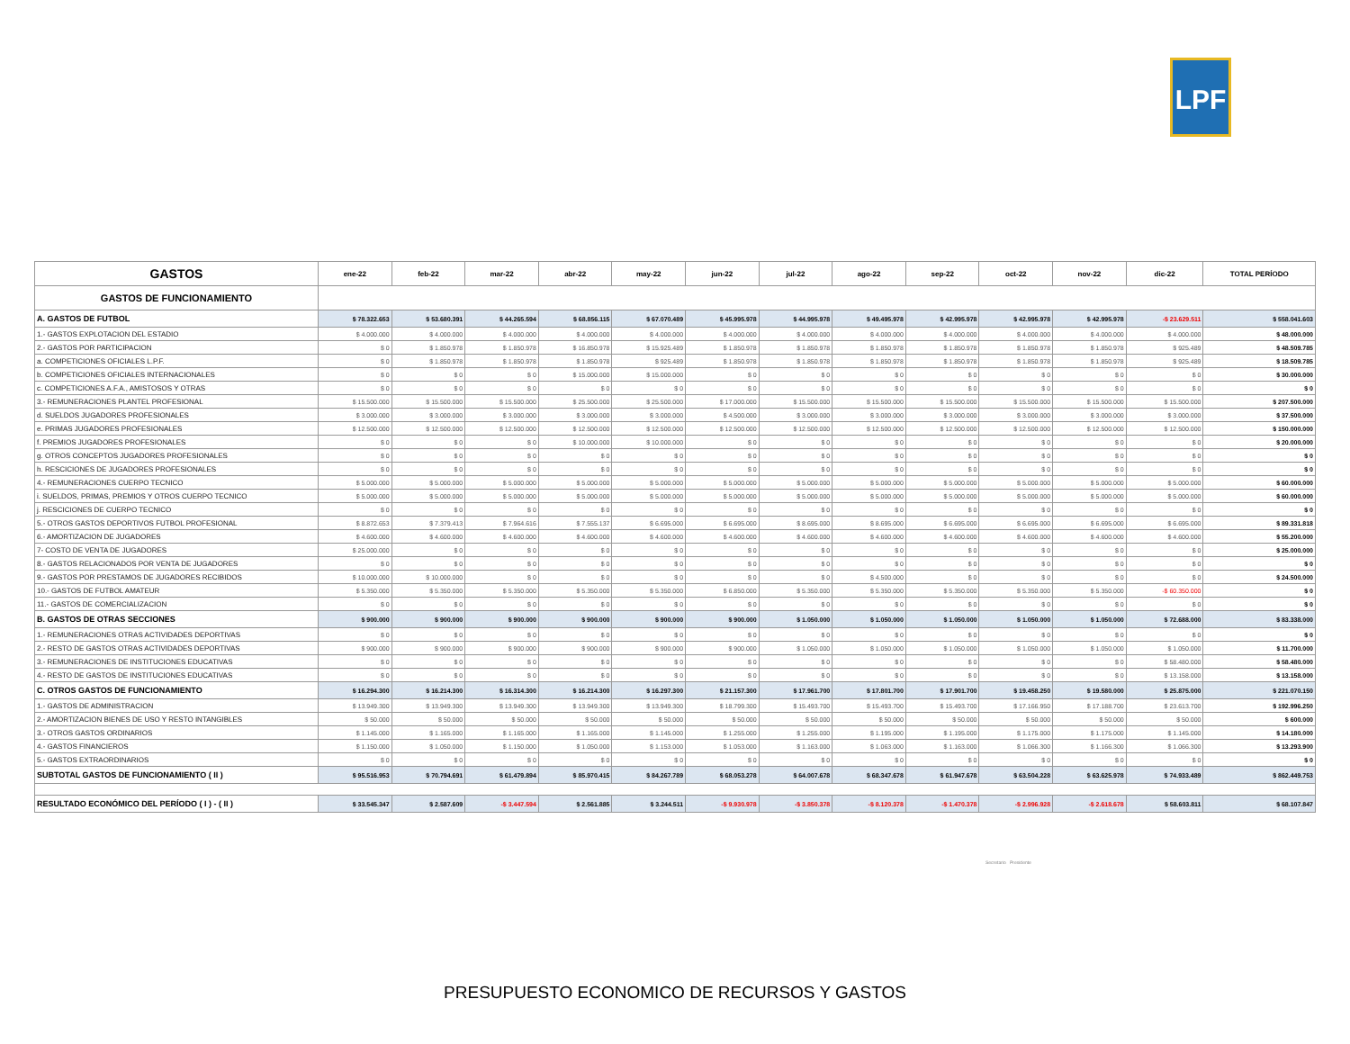LPF
| GASTOS | ene-22 | feb-22 | mar-22 | abr-22 | may-22 | jun-22 | jul-22 | ago-22 | sep-22 | oct-22 | nov-22 | dic-22 | TOTAL PERÍODO |
| --- | --- | --- | --- | --- | --- | --- | --- | --- | --- | --- | --- | --- | --- |
| GASTOS DE FUNCIONAMIENTO | | | | | | | | | | | | | |
| A. GASTOS DE FUTBOL | $ 78.322.653 | $ 53.680.391 | $ 44.265.594 | $ 68.856.115 | $ 67.070.489 | $ 45.995.978 | $ 44.995.978 | $ 49.495.978 | $ 42.995.978 | $ 42.995.978 | $ 42.995.978 | -$ 23.629.511 | $ 558.041.603 |
| 1.- GASTOS EXPLOTACION DEL ESTADIO | $ 4.000.000 | $ 4.000.000 | $ 4.000.000 | $ 4.000.000 | $ 4.000.000 | $ 4.000.000 | $ 4.000.000 | $ 4.000.000 | $ 4.000.000 | $ 4.000.000 | $ 4.000.000 | $ 4.000.000 | $ 48.000.000 |
| 2.- GASTOS POR PARTICIPACION | $ 0 | $ 1.850.978 | $ 1.850.978 | $ 16.850.978 | $ 15.925.489 | $ 1.850.978 | $ 1.850.978 | $ 1.850.978 | $ 1.850.978 | $ 1.850.978 | $ 1.850.978 | $ 925.489 | $ 48.509.785 |
| a. COMPETICIONES OFICIALES L.P.F. | $ 0 | $ 1.850.978 | $ 1.850.978 | $ 1.850.978 | $ 925.489 | $ 1.850.978 | $ 1.850.978 | $ 1.850.978 | $ 1.850.978 | $ 1.850.978 | $ 1.850.978 | $ 925.489 | $ 18.509.785 |
| b. COMPETICIONES OFICIALES INTERNACIONALES | $ 0 | $ 0 | $ 0 | $ 15.000.000 | $ 15.000.000 | $ 0 | $ 0 | $ 0 | $ 0 | $ 0 | $ 0 | $ 0 | $ 30.000.000 |
| c. COMPETICIONES A.F.A., AMISTOSOS Y OTRAS | $ 0 | $ 0 | $ 0 | $ 0 | $ 0 | $ 0 | $ 0 | $ 0 | $ 0 | $ 0 | $ 0 | $ 0 | $ 0 |
| 3.- REMUNERACIONES PLANTEL PROFESIONAL | $ 15.500.000 | $ 15.500.000 | $ 15.500.000 | $ 25.500.000 | $ 25.500.000 | $ 17.000.000 | $ 15.500.000 | $ 15.500.000 | $ 15.500.000 | $ 15.500.000 | $ 15.500.000 | $ 15.500.000 | $ 207.500.000 |
| d. SUELDOS JUGADORES PROFESIONALES | $ 3.000.000 | $ 3.000.000 | $ 3.000.000 | $ 3.000.000 | $ 3.000.000 | $ 4.500.000 | $ 3.000.000 | $ 3.000.000 | $ 3.000.000 | $ 3.000.000 | $ 3.000.000 | $ 3.000.000 | $ 37.500.000 |
| e. PRIMAS JUGADORES PROFESIONALES | $ 12.500.000 | $ 12.500.000 | $ 12.500.000 | $ 12.500.000 | $ 12.500.000 | $ 12.500.000 | $ 12.500.000 | $ 12.500.000 | $ 12.500.000 | $ 12.500.000 | $ 12.500.000 | $ 12.500.000 | $ 150.000.000 |
| f. PREMIOS JUGADORES PROFESIONALES | $ 0 | $ 0 | $ 0 | $ 10.000.000 | $ 10.000.000 | $ 0 | $ 0 | $ 0 | $ 0 | $ 0 | $ 0 | $ 0 | $ 20.000.000 |
| g. OTROS CONCEPTOS JUGADORES PROFESIONALES | $ 0 | $ 0 | $ 0 | $ 0 | $ 0 | $ 0 | $ 0 | $ 0 | $ 0 | $ 0 | $ 0 | $ 0 | $ 0 |
| h. RESCICIONES DE JUGADORES PROFESIONALES | $ 0 | $ 0 | $ 0 | $ 0 | $ 0 | $ 0 | $ 0 | $ 0 | $ 0 | $ 0 | $ 0 | $ 0 | $ 0 |
| 4.- REMUNERACIONES CUERPO TECNICO | $ 5.000.000 | $ 5.000.000 | $ 5.000.000 | $ 5.000.000 | $ 5.000.000 | $ 5.000.000 | $ 5.000.000 | $ 5.000.000 | $ 5.000.000 | $ 5.000.000 | $ 5.000.000 | $ 5.000.000 | $ 60.000.000 |
| i. SUELDOS, PRIMAS, PREMIOS Y OTROS CUERPO TECNICO | $ 5.000.000 | $ 5.000.000 | $ 5.000.000 | $ 5.000.000 | $ 5.000.000 | $ 5.000.000 | $ 5.000.000 | $ 5.000.000 | $ 5.000.000 | $ 5.000.000 | $ 5.000.000 | $ 5.000.000 | $ 60.000.000 |
| j. RESCICIONES DE CUERPO TECNICO | $ 0 | $ 0 | $ 0 | $ 0 | $ 0 | $ 0 | $ 0 | $ 0 | $ 0 | $ 0 | $ 0 | $ 0 | $ 0 |
| 5.- OTROS GASTOS DEPORTIVOS FUTBOL PROFESIONAL | $ 8.872.653 | $ 7.379.413 | $ 7.964.616 | $ 7.555.137 | $ 6.695.000 | $ 6.695.000 | $ 8.695.000 | $ 8.695.000 | $ 6.695.000 | $ 6.695.000 | $ 6.695.000 | $ 6.695.000 | $ 89.331.818 |
| 6.- AMORTIZACION DE JUGADORES | $ 4.600.000 | $ 4.600.000 | $ 4.600.000 | $ 4.600.000 | $ 4.600.000 | $ 4.600.000 | $ 4.600.000 | $ 4.600.000 | $ 4.600.000 | $ 4.600.000 | $ 4.600.000 | $ 4.600.000 | $ 55.200.000 |
| 7- COSTO DE VENTA DE JUGADORES | $ 25.000.000 | $ 0 | $ 0 | $ 0 | $ 0 | $ 0 | $ 0 | $ 0 | $ 0 | $ 0 | $ 0 | $ 0 | $ 25.000.000 |
| 8.- GASTOS RELACIONADOS POR VENTA DE JUGADORES | $ 0 | $ 0 | $ 0 | $ 0 | $ 0 | $ 0 | $ 0 | $ 0 | $ 0 | $ 0 | $ 0 | $ 0 | $ 0 |
| 9.- GASTOS POR PRESTAMOS DE JUGADORES RECIBIDOS | $ 10.000.000 | $ 10.000.000 | $ 0 | $ 0 | $ 0 | $ 0 | $ 0 | $ 4.500.000 | $ 0 | $ 0 | $ 0 | $ 0 | $ 24.500.000 |
| 10.- GASTOS DE FUTBOL AMATEUR | $ 5.350.000 | $ 5.350.000 | $ 5.350.000 | $ 5.350.000 | $ 5.350.000 | $ 6.850.000 | $ 5.350.000 | $ 5.350.000 | $ 5.350.000 | $ 5.350.000 | $ 5.350.000 | -$ 60.350.000 | $ 0 |
| 11.- GASTOS DE COMERCIALIZACION | $ 0 | $ 0 | $ 0 | $ 0 | $ 0 | $ 0 | $ 0 | $ 0 | $ 0 | $ 0 | $ 0 | $ 0 | $ 0 |
| B. GASTOS DE OTRAS SECCIONES | $ 900.000 | $ 900.000 | $ 900.000 | $ 900.000 | $ 900.000 | $ 900.000 | $ 1.050.000 | $ 1.050.000 | $ 1.050.000 | $ 1.050.000 | $ 1.050.000 | $ 72.688.000 | $ 83.338.000 |
| 1.- REMUNERACIONES OTRAS ACTIVIDADES DEPORTIVAS | $ 0 | $ 0 | $ 0 | $ 0 | $ 0 | $ 0 | $ 0 | $ 0 | $ 0 | $ 0 | $ 0 | $ 0 | $ 0 |
| 2.- RESTO DE GASTOS OTRAS ACTIVIDADES DEPORTIVAS | $ 900.000 | $ 900.000 | $ 900.000 | $ 900.000 | $ 900.000 | $ 900.000 | $ 1.050.000 | $ 1.050.000 | $ 1.050.000 | $ 1.050.000 | $ 1.050.000 | $ 1.050.000 | $ 11.700.000 |
| 3.- REMUNERACIONES DE INSTITUCIONES EDUCATIVAS | $ 0 | $ 0 | $ 0 | $ 0 | $ 0 | $ 0 | $ 0 | $ 0 | $ 0 | $ 0 | $ 0 | $ 58.480.000 | $ 58.480.000 |
| 4.- RESTO DE GASTOS DE INSTITUCIONES EDUCATIVAS | $ 0 | $ 0 | $ 0 | $ 0 | $ 0 | $ 0 | $ 0 | $ 0 | $ 0 | $ 0 | $ 0 | $ 13.158.000 | $ 13.158.000 |
| C. OTROS GASTOS DE FUNCIONAMIENTO | $ 16.294.300 | $ 16.214.300 | $ 16.314.300 | $ 16.214.300 | $ 16.297.300 | $ 21.157.300 | $ 17.961.700 | $ 17.801.700 | $ 17.901.700 | $ 19.458.250 | $ 19.580.000 | $ 25.875.000 | $ 221.070.150 |
| 1.- GASTOS DE ADMINISTRACION | $ 13.949.300 | $ 13.949.300 | $ 13.949.300 | $ 13.949.300 | $ 13.949.300 | $ 18.799.300 | $ 15.493.700 | $ 15.493.700 | $ 15.493.700 | $ 17.166.950 | $ 17.188.700 | $ 23.613.700 | $ 192.996.250 |
| 2.- AMORTIZACION BIENES DE USO Y RESTO INTANGIBLES | $ 50.000 | $ 50.000 | $ 50.000 | $ 50.000 | $ 50.000 | $ 50.000 | $ 50.000 | $ 50.000 | $ 50.000 | $ 50.000 | $ 50.000 | $ 50.000 | $ 600.000 |
| 3.- OTROS GASTOS ORDINARIOS | $ 1.145.000 | $ 1.165.000 | $ 1.165.000 | $ 1.165.000 | $ 1.145.000 | $ 1.255.000 | $ 1.255.000 | $ 1.195.000 | $ 1.195.000 | $ 1.175.000 | $ 1.175.000 | $ 1.145.000 | $ 14.180.000 |
| 4.- GASTOS FINANCIEROS | $ 1.150.000 | $ 1.050.000 | $ 1.150.000 | $ 1.050.000 | $ 1.153.000 | $ 1.053.000 | $ 1.163.000 | $ 1.063.000 | $ 1.163.000 | $ 1.066.300 | $ 1.166.300 | $ 1.066.300 | $ 13.293.900 |
| 5.- GASTOS EXTRAORDINARIOS | $ 0 | $ 0 | $ 0 | $ 0 | $ 0 | $ 0 | $ 0 | $ 0 | $ 0 | $ 0 | $ 0 | $ 0 | $ 0 |
| SUBTOTAL GASTOS DE FUNCIONAMIENTO ( II ) | $ 95.516.953 | $ 70.794.691 | $ 61.479.894 | $ 85.970.415 | $ 84.267.789 | $ 68.053.278 | $ 64.007.678 | $ 68.347.678 | $ 61.947.678 | $ 63.504.228 | $ 63.625.978 | $ 74.933.489 | $ 862.449.753 |
| RESULTADO ECONÓMICO DEL PERÍODO ( I ) - ( II ) | $ 33.545.347 | $ 2.587.609 | -$ 3.447.594 | $ 2.561.885 | $ 3.244.511 | -$ 9.930.978 | -$ 3.850.378 | -$ 8.120.378 | -$ 1.470.378 | -$ 2.996.928 | -$ 2.618.678 | $ 58.603.811 | $ 68.107.847 |
Secretario Presidente
PRESUPUESTO ECONOMICO DE RECURSOS Y GASTOS